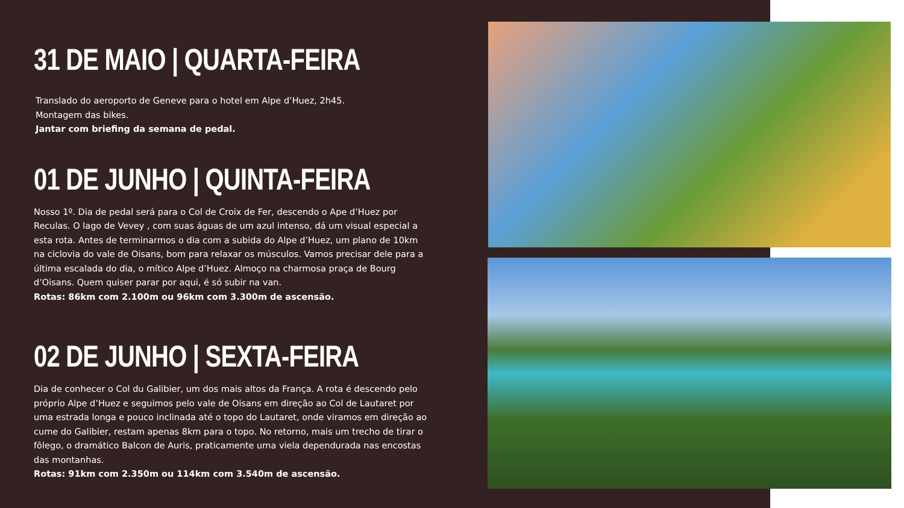31 DE MAIO | QUARTA-FEIRA
Translado do aeroporto de Geneve para o hotel em Alpe d’Huez, 2h45.
Montagem das bikes.
Jantar com briefing da semana de pedal.
01 DE JUNHO | QUINTA-FEIRA
Nosso 1º. Dia de pedal será para o Col de Croix de Fer, descendo o Ape d’Huez por Reculas. O lago de Vevey , com suas águas de um azul intenso, dá um visual especial a esta rota. Antes de terminarmos o dia com a subida do Alpe d’Huez, um plano de 10km na ciclovia do vale de Oisans, bom para relaxar os músculos. Vamos precisar dele para a última escalada do dia, o mítico Alpe d’Huez. Almoço na charmosa praça de Bourg d’Oisans. Quem quiser parar por aqui, é só subir na van.
Rotas: 86km com 2.100m ou 96km com 3.300m de ascensão.
02 DE JUNHO | SEXTA-FEIRA
Dia de conhecer o Col du Galibier, um dos mais altos da França. A rota é descendo pelo próprio Alpe d’Huez e seguimos pelo vale de Oisans em direção ao Col de Lautaret por uma estrada longa e pouco inclinada até o topo do Lautaret, onde viramos em direção ao cume do Galibier, restam apenas 8km para o topo. No retorno, mais um trecho de tirar o fôlego, o dramático Balcon de Auris, praticamente uma viela dependurada nas encostas das montanhas.
Rotas: 91km com 2.350m ou 114km com 3.540m de ascensão.